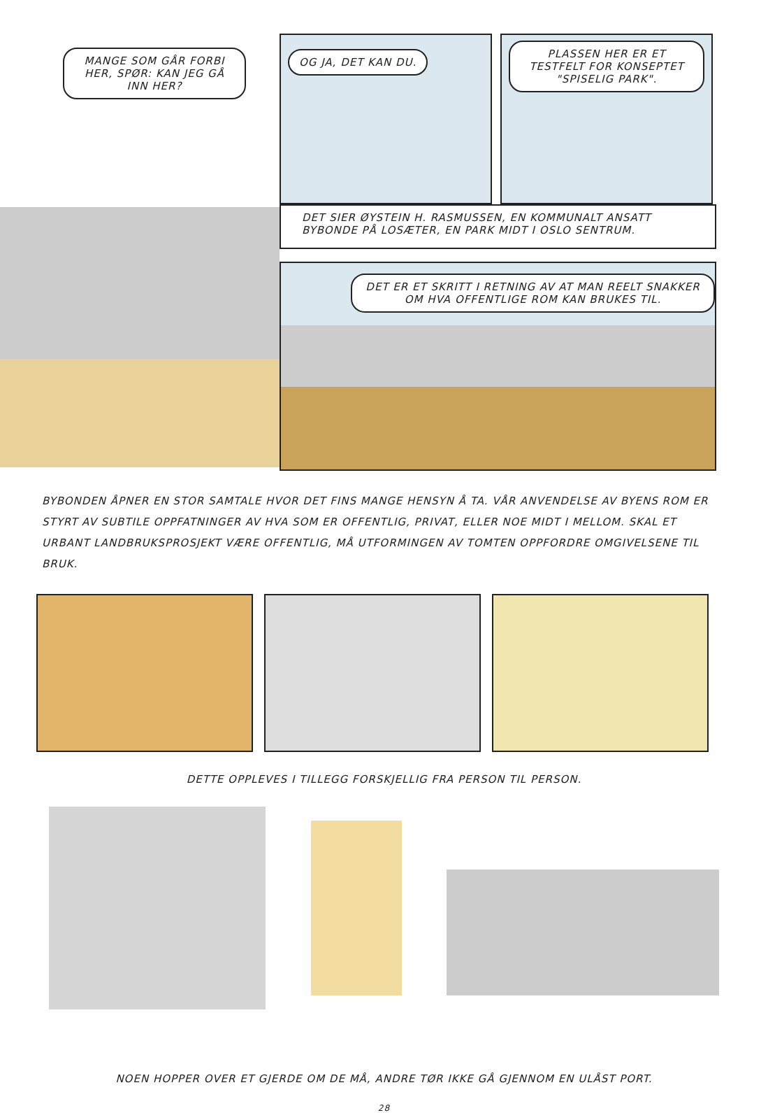MANGE SOM GÅR FORBI HER, SPØR: KAN JEG GÅ INN HER?
OG JA, DET KAN DU.
PLASSEN HER ER ET TESTFELT FOR KONSEPTET "SPISELIG PARK".
DET SIER ØYSTEIN H. RASMUSSEN, EN KOMMUNALT ANSATT BYBONDE PÅ LOSÆTER, EN PARK MIDT I OSLO SENTRUM.
DET ER ET SKRITT I RETNING AV AT MAN REELT SNAKKER OM HVA OFFENTLIGE ROM KAN BRUKES TIL.
BYBONDEN ÅPNER EN STOR SAMTALE HVOR DET FINS MANGE HENSYN Å TA. VÅR ANVENDELSE AV BYENS ROM ER STYRT AV SUBTILE OPPFATNINGER AV HVA SOM ER OFFENTLIG, PRIVAT, ELLER NOE MIDT I MELLOM. SKAL ET URBANT LANDBRUKSPROSJEKT VÆRE OFFENTLIG, MÅ UTFORMINGEN AV TOMTEN OPPFORDRE OMGIVELSENE TIL BRUK.
DETTE OPPLEVES I TILLEGG FORSKJELLIG FRA PERSON TIL PERSON.
NOEN HOPPER OVER ET GJERDE OM DE MÅ, ANDRE TØR IKKE GÅ GJENNOM EN ULÅST PORT.
28